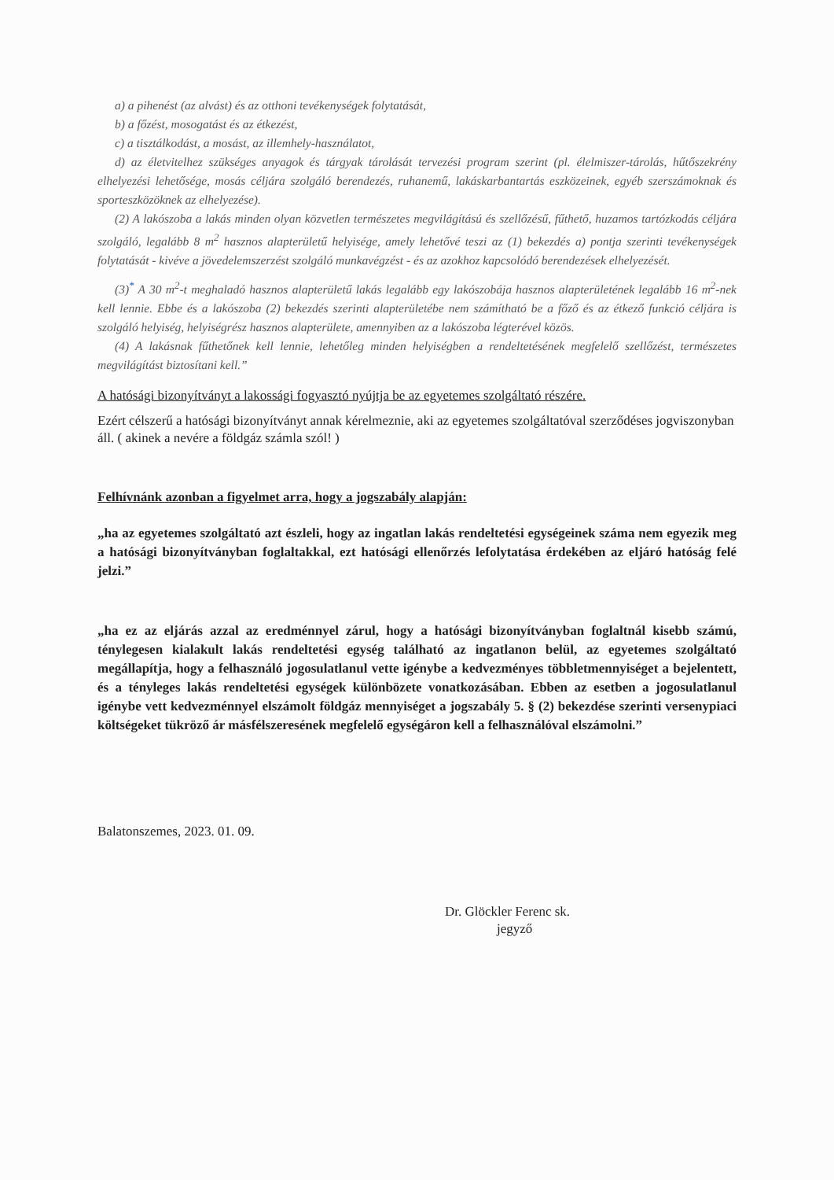a) a pihenést (az alvást) és az otthoni tevékenységek folytatását,
b) a főzést, mosogatást és az étkezést,
c) a tisztálkodást, a mosást, az illemhely-használatot,
d) az életvitelhez szükséges anyagok és tárgyak tárolását tervezési program szerint (pl. élelmiszer-tárolás, hűtőszekrény elhelyezési lehetősége, mosás céljára szolgáló berendezés, ruhanemű, lakáskarbantartás eszközeinek, egyéb szerszámoknak és sporteszközöknek az elhelyezése).
(2) A lakószoba a lakás minden olyan közvetlen természetes megvilágítású és szellőzésű, fűthető, huzamos tartózkodás céljára szolgáló, legalább 8 m<sup>2</sup> hasznos alapterületű helyisége, amely lehetővé teszi az (1) bekezdés a) pontja szerinti tevékenységek folytatását - kivéve a jövedelemszerzést szolgáló munkavégzést - és az azokhoz kapcsolódó berendezések elhelyezését.
(3)<sup>*</sup> A 30 m<sup>2</sup>-t meghaladó hasznos alapterületű lakás legalább egy lakószobája hasznos alapterületének legalább 16 m<sup>2</sup>-nek kell lennie. Ebbe és a lakószoba (2) bekezdés szerinti alapterületébe nem számítható be a főző és az étkező funkció céljára is szolgáló helyiség, helyiségrész hasznos alapterülete, amennyiben az a lakószoba légterével közös.
(4) A lakásnak fűthetőnek kell lennie, lehetőleg minden helyiségben a rendeltetésének megfelelő szellőzést, természetes megvilágítást biztosítani kell.”
A hatósági bizonyítványt a lakossági fogyasztó nyújtja be az egyetemes szolgáltató részére.
Ezért célszerű a hatósági bizonyítványt annak kérelmeznie, aki az egyetemes szolgáltatóval szerződéses jogviszonyban áll. ( akinek a nevére a földgáz számla szól! )
Felhívnánk azonban a figyelmet arra, hogy a jogszabály alapján:
„ha az egyetemes szolgáltató azt észleli, hogy az ingatlan lakás rendeltetési egységeinek száma nem egyezik meg a hatósági bizonyítványban foglaltakkal, ezt hatósági ellenőrzés lefolytatása érdekében az eljáró hatóság felé jelzi.”
„ha ez az eljárás azzal az eredménnyel zárul, hogy a hatósági bizonyítványban foglaltnál kisebb számú, ténylegesen kialakult lakás rendeltetési egység található az ingatlanon belül, az egyetemes szolgáltató megállapítja, hogy a felhasználó jogosulatlanul vette igénybe a kedvezményes többletmennyiséget a bejelentett, és a tényleges lakás rendeltetési egységek különbözete vonatkozásában. Ebben az esetben a jogosulatlanul igénybe vett kedvezménnyel elszámolt földgáz mennyiséget a jogszabály 5. § (2) bekezdése szerinti versenypiaci költségeket tükröző ár másfélszeresének megfelelő egységáron kell a felhasználóval elszámolni.”
Balatonszemes, 2023. 01. 09.
Dr. Glöckler Ferenc sk.
jegyző